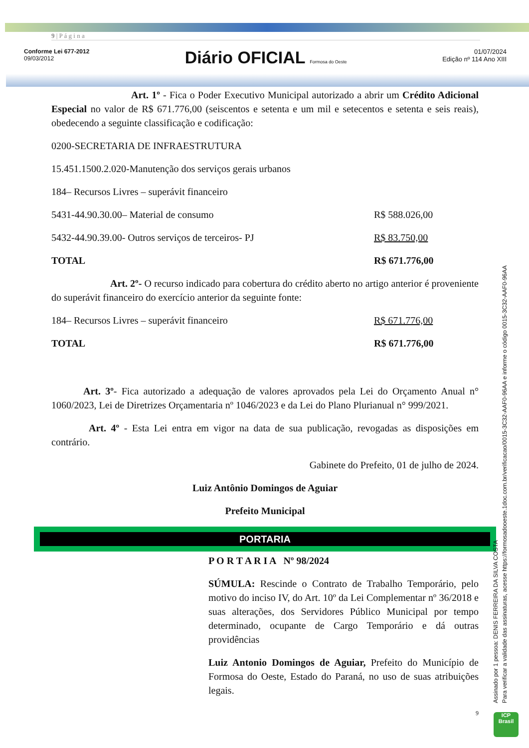9 | P á g i n a
Conforme Lei 677-2012
09/03/2012
Diário OFICIAL Formosa do Oeste
01/07/2024
Edição nº 114 Ano XIII
Art. 1º - Fica o Poder Executivo Municipal autorizado a abrir um Crédito Adicional Especial no valor de R$ 671.776,00 (seiscentos e setenta e um mil e setecentos e setenta e seis reais), obedecendo a seguinte classificação e codificação:
| 0200-SECRETARIA DE INFRAESTRUTURA | |
| 15.451.1500.2.020-Manutenção dos serviços gerais urbanos | |
| 184– Recursos Livres – superávit financeiro | |
| 5431-44.90.30.00– Material de consumo | R$ 588.026,00 |
| 5432-44.90.39.00- Outros serviços de terceiros- PJ | R$ 83.750,00 |
| TOTAL | R$ 671.776,00 |
Art. 2º- O recurso indicado para cobertura do crédito aberto no artigo anterior é proveniente do superávit financeiro do exercício anterior da seguinte fonte:
| 184– Recursos Livres – superávit financeiro | R$ 671.776,00 |
| TOTAL | R$ 671.776,00 |
Art. 3º- Fica autorizado a adequação de valores aprovados pela Lei do Orçamento Anual n° 1060/2023, Lei de Diretrizes Orçamentaria nº 1046/2023 e da Lei do Plano Plurianual n° 999/2021.
Art. 4º - Esta Lei entra em vigor na data de sua publicação, revogadas as disposições em contrário.
Gabinete do Prefeito, 01 de julho de 2024.
Luiz Antônio Domingos de Aguiar
Prefeito Municipal
PORTARIA
P O R T A R I A Nº 98/2024
SÚMULA: Rescinde o Contrato de Trabalho Temporário, pelo motivo do inciso IV, do Art. 10º da Lei Complementar nº 36/2018 e suas alterações, dos Servidores Público Municipal por tempo determinado, ocupante de Cargo Temporário e dá outras providências
Luiz Antonio Domingos de Aguiar, Prefeito do Município de Formosa do Oeste, Estado do Paraná, no uso de suas atribuições legais.
9
Assinado por 1 pessoa: DENIS FERREIRA DA SILVA COSTA
Para verificar a validade das assinaturas, acesse https://formosadooeste.1doc.com.br/verificacao/0015-3C32-AAF0-96AA e informe o código 0015-3C32-AAF0-96AA
ICP
Brasil